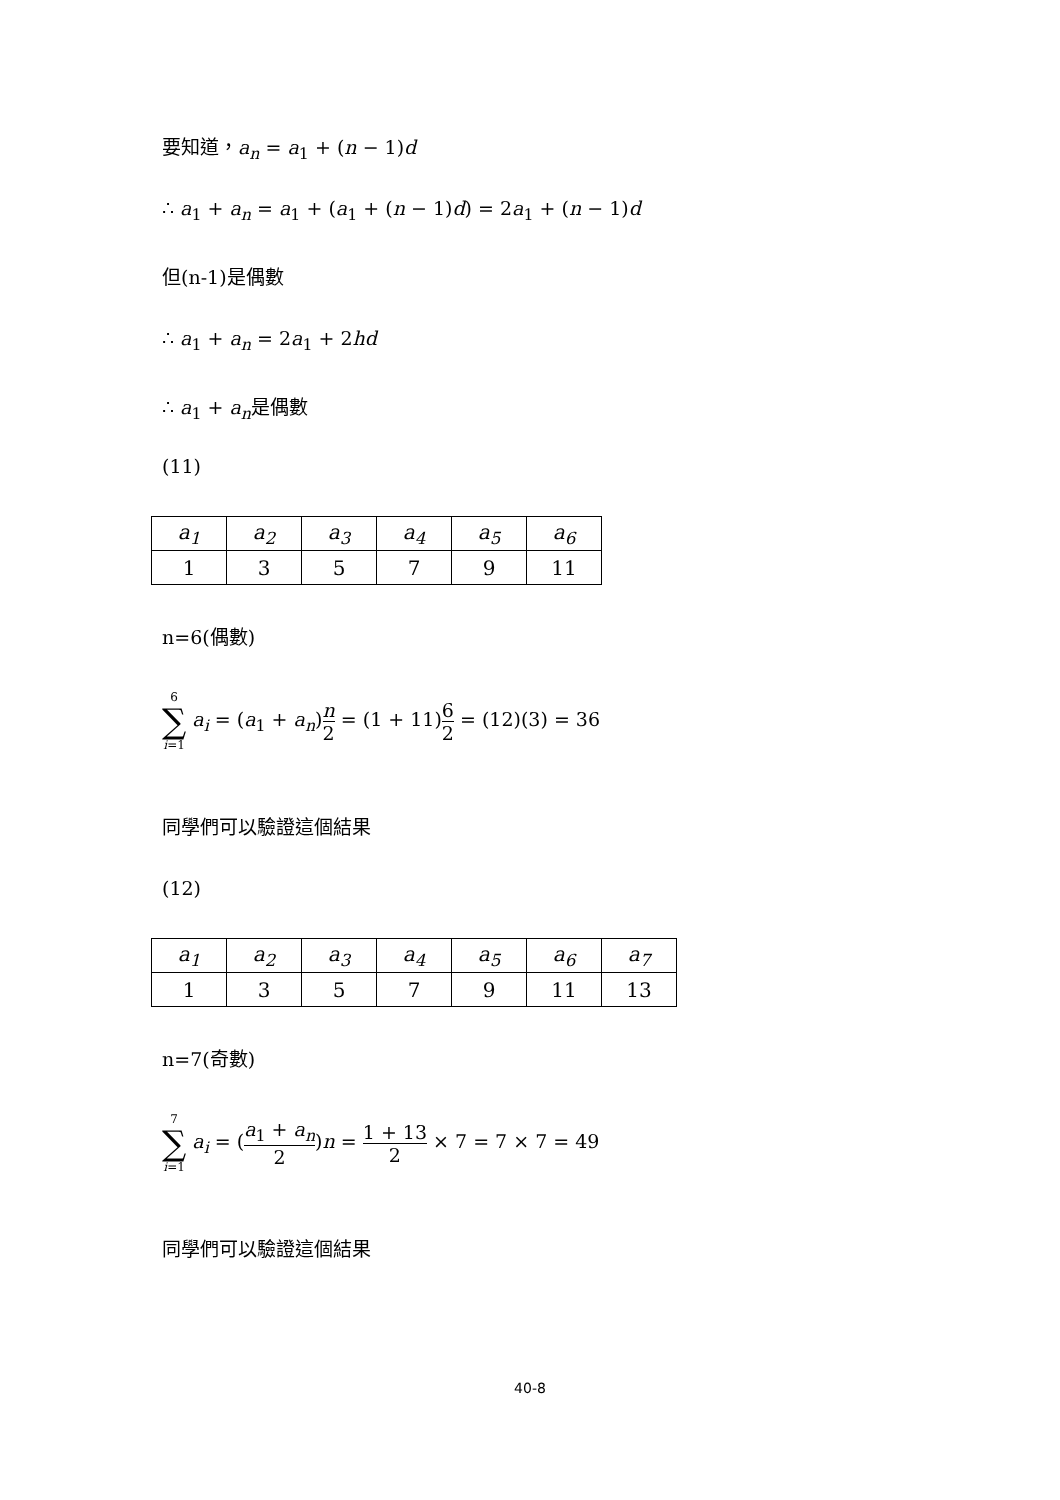要知道，a<sub>n</sub> = a<sub>1</sub> + (n − 1)d
∴ a<sub>1</sub> + a<sub>n</sub> = a<sub>1</sub> + (a<sub>1</sub> + (n − 1)d) = 2a<sub>1</sub> + (n − 1)d
但(n-1)是偶數
∴ a<sub>1</sub> + a<sub>n</sub> = 2a<sub>1</sub> + 2hd
∴ a<sub>1</sub> + a<sub>n</sub>是偶數
(11)
| a<sub>1</sub> | a<sub>2</sub> | a<sub>3</sub> | a<sub>4</sub> | a<sub>5</sub> | a<sub>6</sub> |
| 1 | 3 | 5 | 7 | 9 | 11 |
n=6(偶數)
6 ∑ i=1 a<sub>i</sub> = (a<sub>1</sub> + a<sub>n</sub>)n 2 = (1 + 11)6 2 = (12)(3) = 36
同學們可以驗證這個結果
(12)
| a<sub>1</sub> | a<sub>2</sub> | a<sub>3</sub> | a<sub>4</sub> | a<sub>5</sub> | a<sub>6</sub> | a<sub>7</sub> |
| 1 | 3 | 5 | 7 | 9 | 11 | 13 |
n=7(奇數)
7 ∑ i=1 a<sub>i</sub> = (a<sub>1</sub> + a<sub>n</sub> 2)n = 1 + 13 2 × 7 = 7 × 7 = 49
同學們可以驗證這個結果
40-8